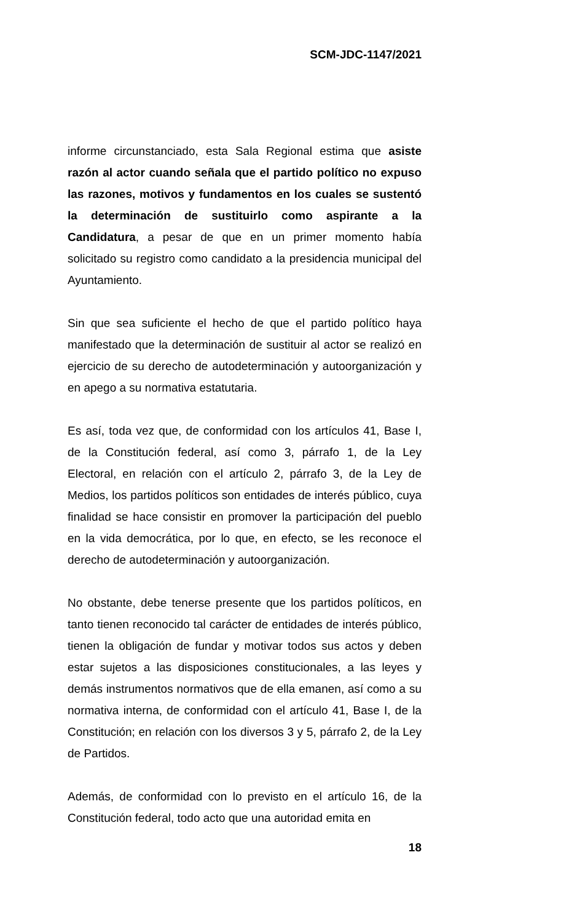SCM-JDC-1147/2021
informe circunstanciado, esta Sala Regional estima que asiste razón al actor cuando señala que el partido político no expuso las razones, motivos y fundamentos en los cuales se sustentó la determinación de sustituirlo como aspirante a la Candidatura, a pesar de que en un primer momento había solicitado su registro como candidato a la presidencia municipal del Ayuntamiento.
Sin que sea suficiente el hecho de que el partido político haya manifestado que la determinación de sustituir al actor se realizó en ejercicio de su derecho de autodeterminación y autoorganización y en apego a su normativa estatutaria.
Es así, toda vez que, de conformidad con los artículos 41, Base I, de la Constitución federal, así como 3, párrafo 1, de la Ley Electoral, en relación con el artículo 2, párrafo 3, de la Ley de Medios, los partidos políticos son entidades de interés público, cuya finalidad se hace consistir en promover la participación del pueblo en la vida democrática, por lo que, en efecto, se les reconoce el derecho de autodeterminación y autoorganización.
No obstante, debe tenerse presente que los partidos políticos, en tanto tienen reconocido tal carácter de entidades de interés público, tienen la obligación de fundar y motivar todos sus actos y deben estar sujetos a las disposiciones constitucionales, a las leyes y demás instrumentos normativos que de ella emanen, así como a su normativa interna, de conformidad con el artículo 41, Base I, de la Constitución; en relación con los diversos 3 y 5, párrafo 2, de la Ley de Partidos.
Además, de conformidad con lo previsto en el artículo 16, de la Constitución federal, todo acto que una autoridad emita en
18